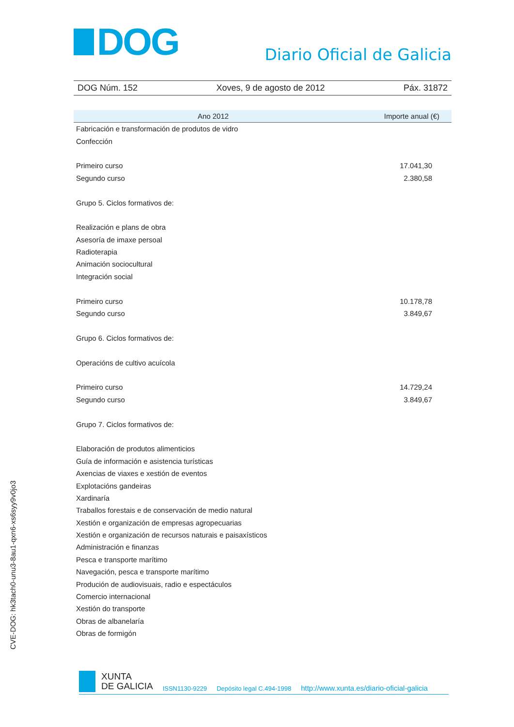DOG
Diario Oficial de Galicia
DOG Núm. 152 Xoves, 9 de agosto de 2012 Páx. 31872
| Ano 2012 | Importe anual (€) |
| --- | --- |
| Fabricación e transformación de produtos de vidro | |
| Confección | |
| Primeiro curso | 17.041,30 |
| Segundo curso | 2.380,58 |
| Grupo 5. Ciclos formativos de: | |
| Realización e plans de obra | |
| Asesoría de imaxe persoal | |
| Radioterapia | |
| Animación sociocultural | |
| Integración social | |
| Primeiro curso | 10.178,78 |
| Segundo curso | 3.849,67 |
| Grupo 6. Ciclos formativos de: | |
| Operacións de cultivo acuícola | |
| Primeiro curso | 14.729,24 |
| Segundo curso | 3.849,67 |
| Grupo 7. Ciclos formativos de: | |
| Elaboración de produtos alimenticios | |
| Guía de información e asistencia turísticas | |
| Axencias de viaxes e xestión de eventos | |
| Explotacións gandeiras | |
| Xardinaría | |
| Traballos forestais e de conservación de medio natural | |
| Xestión e organización de empresas agropecuarias | |
| Xestión e organización de recursos naturais e paisaxísticos | |
| Administración e finanzas | |
| Pesca e transporte marítimo | |
| Navegación, pesca e transporte marítimo | |
| Produción de audiovisuais, radio e espectáculos | |
| Comercio internacional | |
| Xestión do transporte | |
| Obras de albanelaría | |
| Obras de formigón | |
CVE-DOG: hk3tach0-unu3-8au1-qxn6-xs6syy9v0jo3
XUNTA
DE GALICIA
ISSN1130-9229 Depósito legal C.494-1998 http://www.xunta.es/diario-oficial-galicia